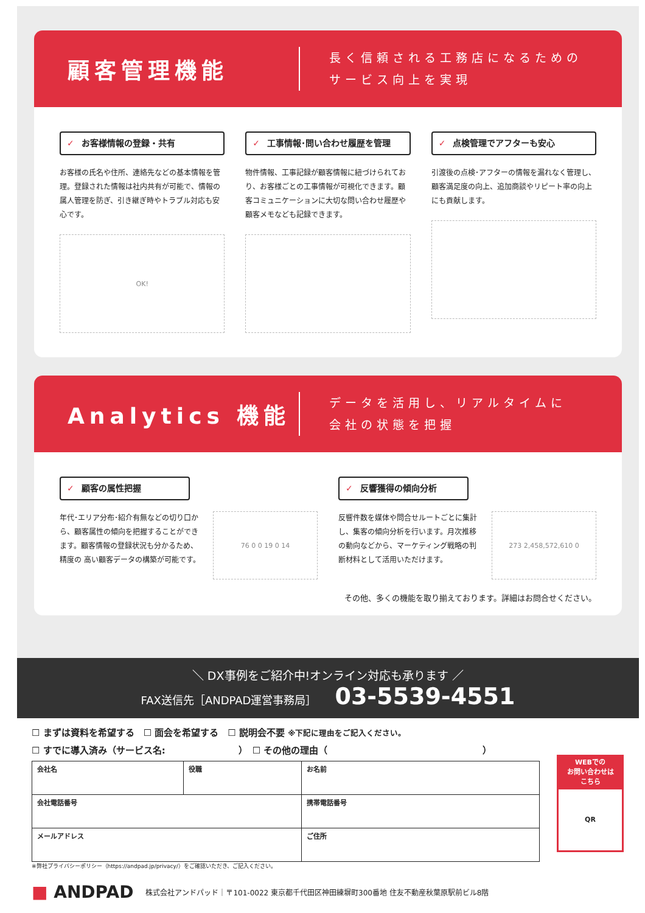顧客管理機能
長く信頼される工務店になるための
サービス向上を実現
✓ お客様情報の登録・共有
お客様の氏名や住所、連絡先などの基本情報を管理。登録された情報は社内共有が可能で、情報の属人管理を防ぎ、引き継ぎ時やトラブル対応も安心です。
OK!
✓ 工事情報･問い合わせ履歴を管理
物件情報、工事記録が顧客情報に紐づけられており、お客様ごとの工事情報が可視化できます。顧客コミュニケーションに大切な問い合わせ履歴や顧客メモなども記録できます。
✓ 点検管理でアフターも安心
引渡後の点検･アフターの情報を漏れなく管理し、顧客満足度の向上、追加商談やリピート率の向上にも貢献します。
Analytics 機能
データを活用し、リアルタイムに
会社の状態を把握
✓ 顧客の属性把握
年代･エリア分布･紹介有無などの切り口から、顧客属性の傾向を把握することができます。顧客情報の登録状況も分かるため、精度の 高い顧客データの構築が可能です。
76 0 0 19 0 14
✓ 反響獲得の傾向分析
反響件数を媒体や問合せルートごとに集計し、集客の傾向分析を行います。月次推移の動向などから、マーケティング戦略の判断材料として活用いただけます。
273 2,458,572,610 0
その他、多くの機能を取り揃えております。詳細はお問合せください。
＼ DX事例をご紹介中!オンライン対応も承ります ／
FAX送信先［ANDPAD運営事務局］ 03-5539-4551
☐ まずは資料を希望する　☐ 面会を希望する　☐ 説明会不要 ※下記に理由をご記入ください。
☐ すでに導入済み（サービス名:　　　　　　　　）　☐ その他の理由（　　　　　　　　　　　　　　　　　）
WEBでの
お問い合わせは
こちら
QR
| 会社名 | 役職 | お名前 |
| 会社電話番号 | | 携帯電話番号 |
| メールアドレス | | ご住所 |
※弊社プライバシーポリシー（https://andpad.jp/privacy/）をご確認いただき、ご記入ください。
■ ANDPAD 株式会社アンドパッド｜〒101-0022 東京都千代田区神田練塀町300番地 住友不動産秋葉原駅前ビル8階